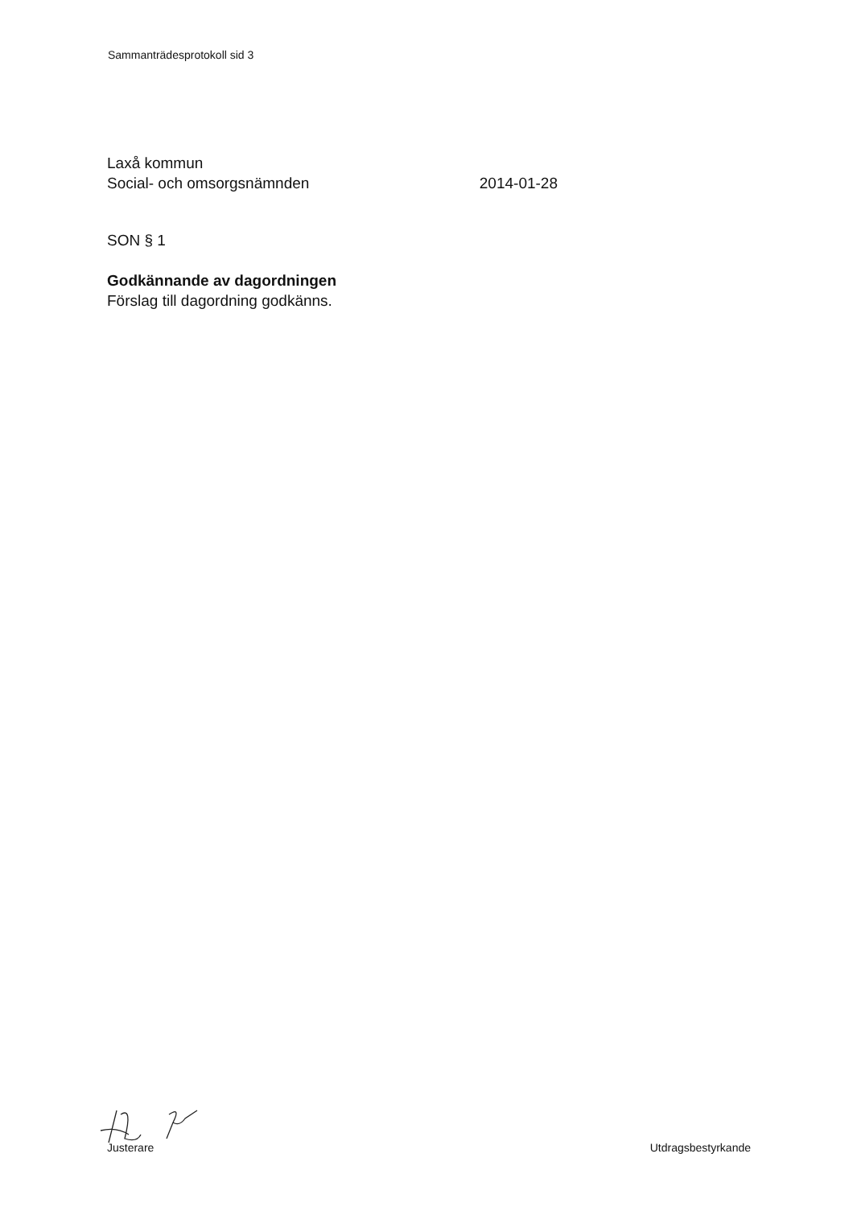Sammanträdesprotokoll sid 3
Laxå kommun
Social- och omsorgsnämnden 2014-01-28
SON § 1
Godkännande av dagordningen
Förslag till dagordning godkänns.
Justerare Utdragsbestyrkande